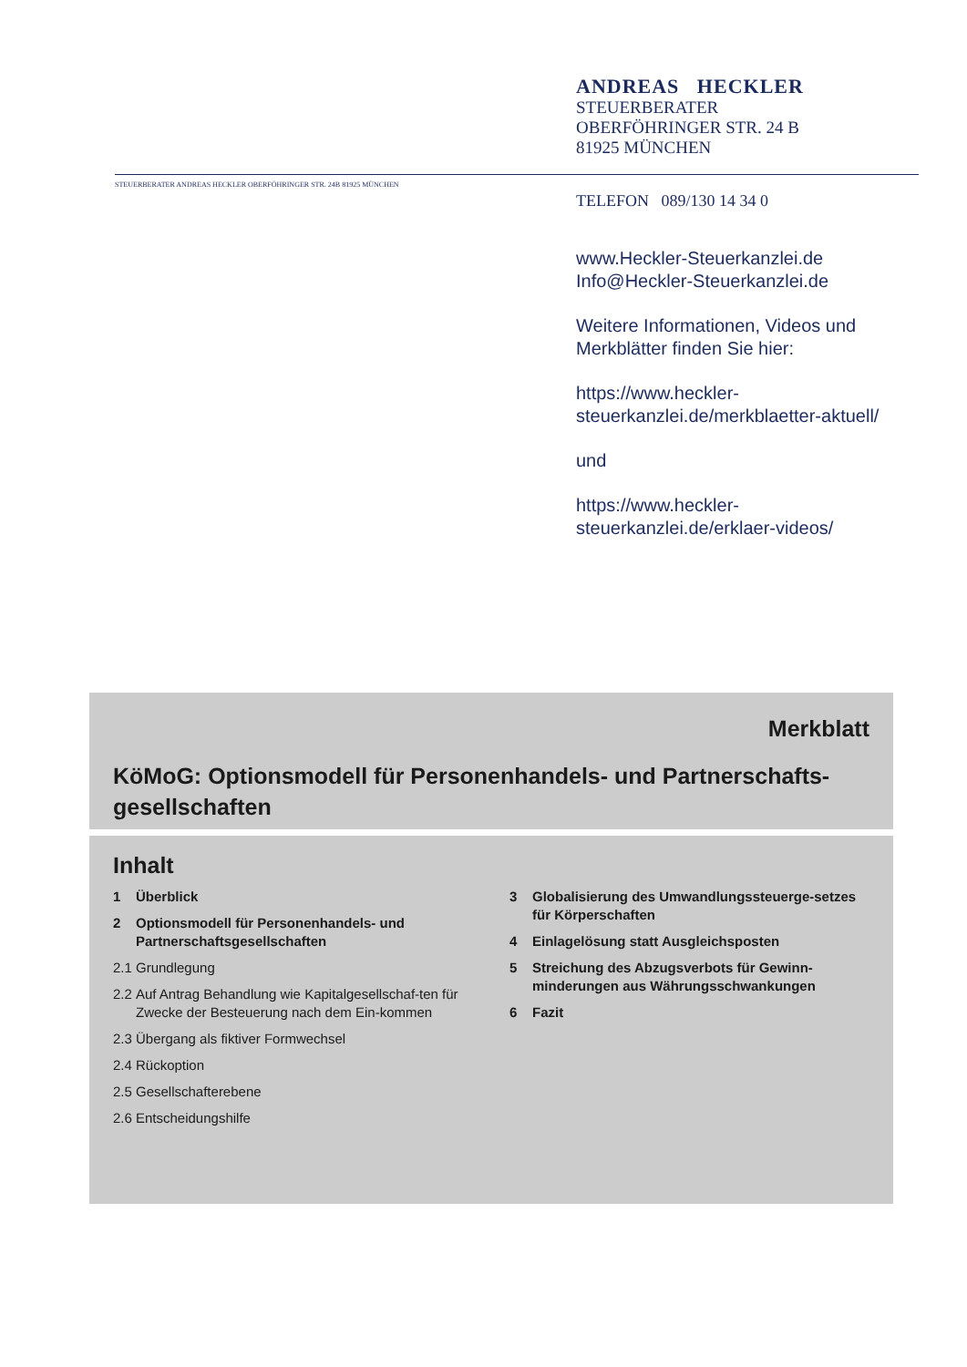ANDREAS HECKLER
STEUERBERATER
OBERFÖHRINGER STR. 24 B
81925 MÜNCHEN
STEUERBERATER ANDREAS HECKLER OBERFÖHRINGER STR. 24B 81925 MÜNCHEN
TELEFON 089/130 14 34 0
www.Heckler-Steuerkanzlei.de
Info@Heckler-Steuerkanzlei.de
Weitere Informationen, Videos und
Merkblätter finden Sie hier:
https://www.heckler-
steuerkanzlei.de/merkblaetter-aktuell/
und
https://www.heckler-
steuerkanzlei.de/erklaer-videos/
Merkblatt
KöMoG: Optionsmodell für Personenhandels- und Partnerschafts-gesellschaften
Inhalt
1 Überblick
2 Optionsmodell für Personenhandels- und Partnerschaftsgesellschaften
2.1 Grundlegung
2.2 Auf Antrag Behandlung wie Kapitalgesellschaf-ten für Zwecke der Besteuerung nach dem Ein-kommen
2.3 Übergang als fiktiver Formwechsel
2.4 Rückoption
2.5 Gesellschafterebene
2.6 Entscheidungshilfe
3 Globalisierung des Umwandlungssteuerge-setzes für Körperschaften
4 Einlagelösung statt Ausgleichsposten
5 Streichung des Abzugsverbots für Gewinn-minderungen aus Währungsschwankungen
6 Fazit